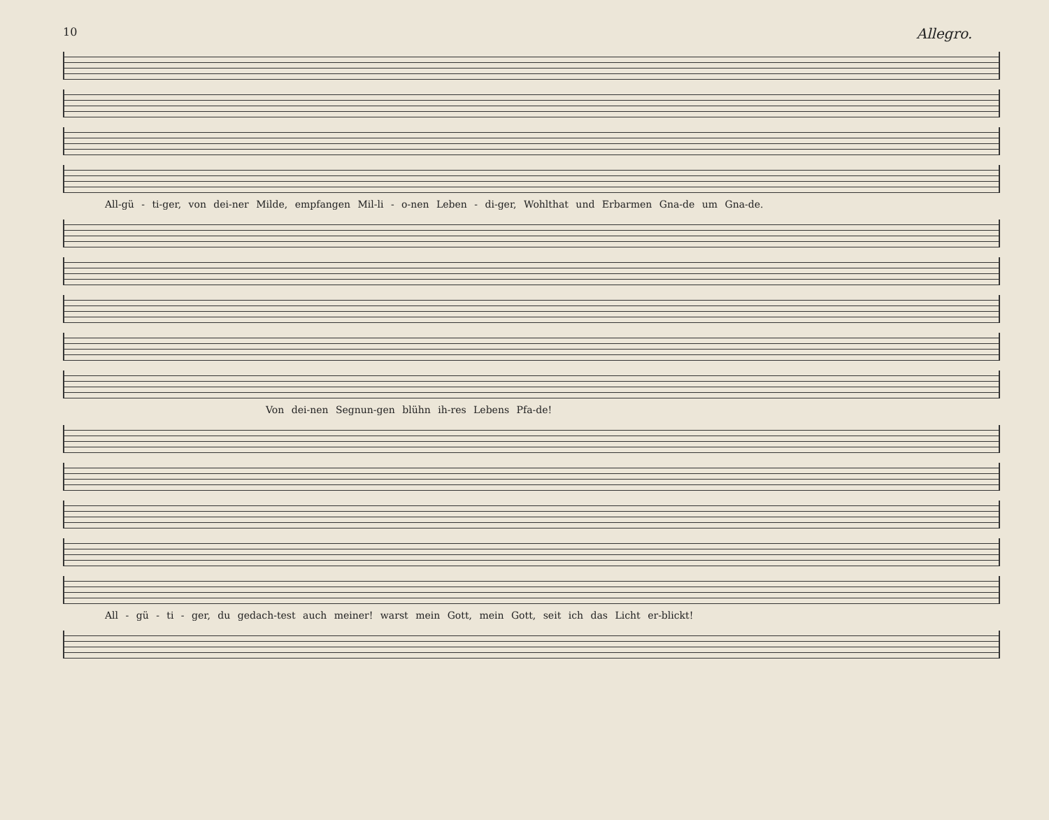10 Allegro.
All-gü - ti-ger, von dei-ner Milde, empfangen Mil-li - o-nen Leben - di-ger, Wohlthat und Erbarmen Gna-de um Gna-de.
Von dei-nen Segnun-gen blühn ih-res Lebens Pfa-de!
All - gü - ti - ger, du gedach-test auch meiner! warst mein Gott, mein Gott, seit ich das Licht er-blickt!